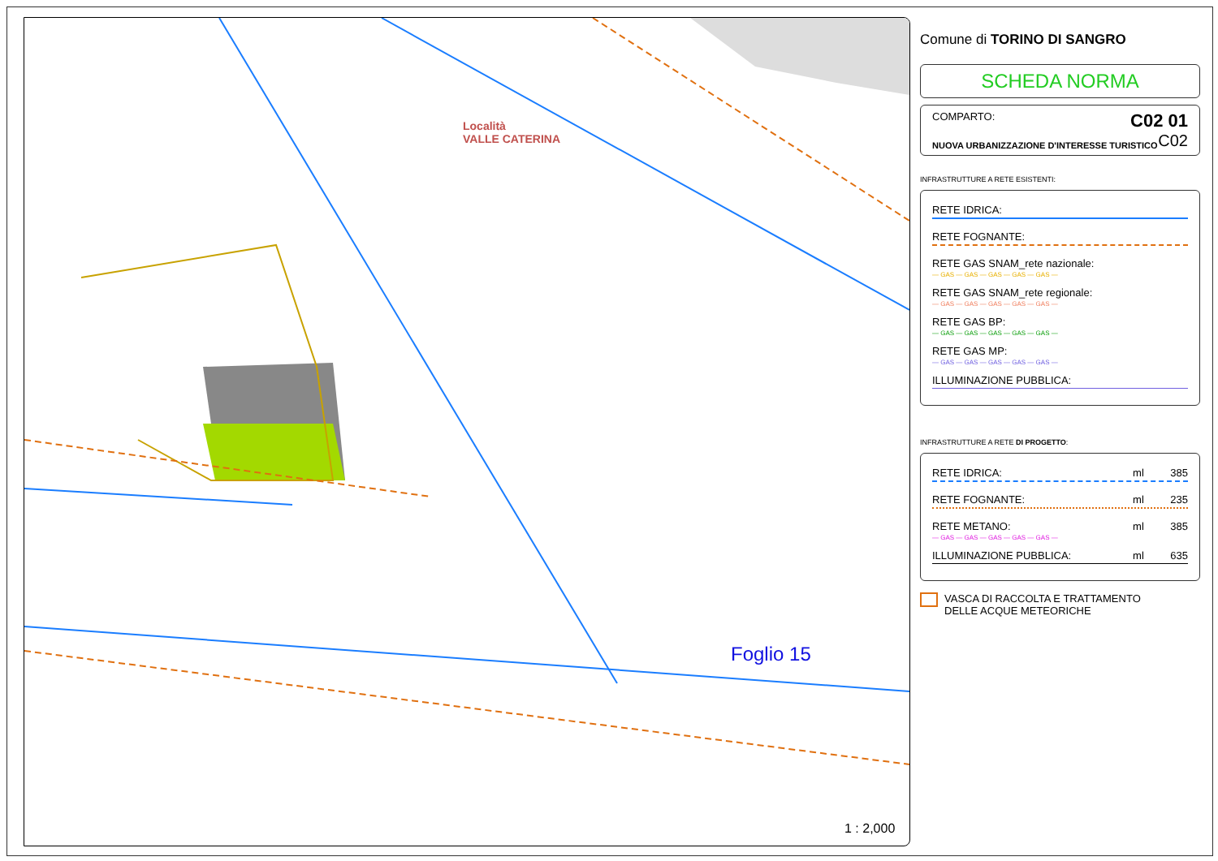Località
VALLE CATERINA
Foglio 15
1 : 2,000
Comune di TORINO DI SANGRO
SCHEDA NORMA
COMPARTO: C02 01
NUOVA URBANIZZAZIONE D'INTERESSE TURISTICO C02
INFRASTRUTTURE A RETE ESISTENTI:
RETE IDRICA:
RETE FOGNANTE:
RETE GAS SNAM_rete nazionale:
— GAS — GAS — GAS — GAS — GAS —
RETE GAS SNAM_rete regionale:
— GAS — GAS — GAS — GAS — GAS —
RETE GAS BP:
— GAS — GAS — GAS — GAS — GAS —
RETE GAS MP:
— GAS — GAS — GAS — GAS — GAS —
ILLUMINAZIONE PUBBLICA:
INFRASTRUTTURE A RETE DI PROGETTO:
RETE IDRICA: ml 385
RETE FOGNANTE: ml 235
RETE METANO: ml 385
— GAS — GAS — GAS — GAS — GAS —
ILLUMINAZIONE PUBBLICA: ml 635
VASCA DI RACCOLTA E TRATTAMENTO
DELLE ACQUE METEORICHE